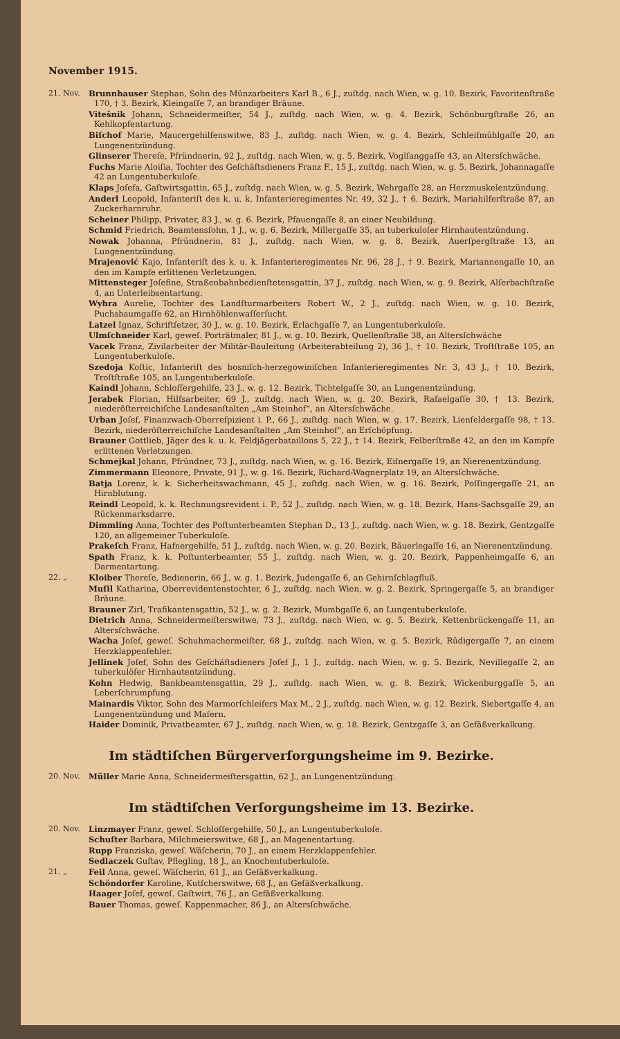November 1915.
21. Nov. Brunnhauser Stephan, Sohn des Münzarbeiters Karl B., 6 J., zuſtdg. nach Wien, w. g. 10. Bezirk, Favoritenſtraße 170, † 3. Bezirk, Kleingaſſe 7, an brandiger Bräune.
Vitešnik Johann, Schneidermeiſter, 54 J., zuſtdg. nach Wien, w. g. 4. Bezirk, Schönburgſtraße 26, an Kehlkopfentartung.
Biſchof Marie, Maurergehilfenswitwe, 83 J., zuſtdg. nach Wien, w. g. 4. Bezirk, Schleifmühlgaſſe 20, an Lungenentzündung.
Glinserer Thereſe, Pfründnerin, 92 J., zuſtdg. nach Wien, w. g. 5. Bezirk, Voglſanggaſſe 43, an Altersſchwäche.
Fuchs Marie Aloiſia, Tochter des Geſchäftsdieners Franz F., 15 J., zuſtdg. nach Wien, w. g. 5. Bezirk, Johannagaſſe 42 an Lungentuberkuloſe.
Klaps Joſefa, Gaſtwirtsgattin, 65 J., zuſtdg. nach Wien, w. g. 5. Bezirk, Wehrgaſſe 28, an Herzmuskelentzündung.
Anderl Leopold, Infanteriſt des k. u. k. Infanterieregimentes Nr. 49, 32 J., † 6. Bezirk, Mariahilferſtraße 87, an Zuckerharnruhr.
Scheiner Philipp, Privater, 83 J., w. g. 6. Bezirk, Pfauengaſſe 8, an einer Neubildung.
Schmid Friedrich, Beamtensſohn, 1 J., w. g. 6. Bezirk, Millergaſſe 35, an tuberkuloſer Hirnhautentzündung.
Nowak Johanna, Pfründnerin, 81 J., zuſtdg. nach Wien, w. g. 8. Bezirk, Auerſpergſtraße 13, an Lungenentzündung.
Mrajenović Kajo, Infanteriſt des k. u. k. Infanterieregimentes Nr. 96, 28 J., † 9. Bezirk, Mariannengaſſe 10, an den im Kampfe erlittenen Verletzungen.
Mittensteger Joſefine, Straßenbahnbedienſtetensgattin, 37 J., zuſtdg. nach Wien, w. g. 9. Bezirk, Alſerbachſtraße 4, an Unterleibsentartung.
Wyhra Aurelie, Tochter des Landſturmarbeiters Robert W., 2 J., zuſtdg. nach Wien, w. g. 10. Bezirk, Puchsbaumgaſſe 62, an Hirnhöhlenwaſſerſucht.
Latzel Ignaz, Schriftſetzer, 30 J., w. g. 10. Bezirk, Erlachgaſſe 7, an Lungentuberkuloſe.
Ulmſchneider Karl, geweſ. Porträtmaler, 81 J., w. g. 10. Bezirk, Quellenſtraße 38, an Altersſchwäche
Vacek Franz, Zivilarbeiter der Militär-Bauleitung (Arbeiterabteilung 2), 36 J., † 10. Bezirk, Troſtſtraße 105, an Lungentuberkuloſe.
Szedoja Koſtic, Infanteriſt des bosniſch-herzegowiniſchen Infanterieregimentes Nr. 3, 43 J., † 10. Bezirk, Troſtſtraße 105, an Lungentuberkuloſe.
Kaindl Johann, Schloſſergehilfe, 23 J., w. g. 12. Bezirk, Tichtelgaſſe 30, an Lungenentzündung.
Jerabek Florian, Hilfsarbeiter, 69 J., zuſtdg. nach Wien, w. g. 20. Bezirk, Rafaelgaſſe 30, † 13. Bezirk, niederöſterreichiſche Landesanſtalten „Am Steinhof“, an Altersſchwäche.
Urban Joſef, Finanzwach-Oberreſpizient i. P., 66 J., zuſtdg. nach Wien, w. g. 17. Bezirk, Lienfeldergaſſe 98, † 13. Bezirk, niederöſterreichiſche Landesanſtalten „Am Steinhof“, an Erſchöpfung.
Brauner Gottlieb, Jäger des k. u. k. Feldjägerbataillons 5, 22 J., † 14. Bezirk, Felberſtraße 42, an den im Kampfe erlittenen Verletzungen.
Schmejkal Johann, Pfründner, 73 J., zuſtdg. nach Wien, w. g. 16. Bezirk, Eiſnergaſſe 19, an Nierenentzündung.
Zimmermann Eleonore, Private, 91 J., w. g. 16. Bezirk, Richard-Wagnerplatz 19, an Altersſchwäche.
Batja Lorenz, k. k. Sicherheitswachmann, 45 J., zuſtdg. nach Wien, w. g. 16. Bezirk, Poſſingergaſſe 21, an Hirnblutung.
Reindl Leopold, k. k. Rechnungsrevident i. P., 52 J., zuſtdg. nach Wien, w. g. 18. Bezirk, Hans-Sachsgaſſe 29, an Rückenmarksdarre.
Dimmling Anna, Tochter des Poſtunterbeamten Stephan D., 13 J., zuſtdg. nach Wien, w. g. 18. Bezirk, Gentzgaſſe 120, an allgemeiner Tuberkuloſe.
Prakeſch Franz, Hafnergehilfe, 51 J., zuſtdg. nach Wien, w. g. 20. Bezirk, Bäuerlegaſſe 16, an Nierenentzündung.
Spath Franz, k. k. Poſtunterbeamter, 55 J., zuſtdg. nach Wien, w. g. 20. Bezirk, Pappenheimgaſſe 6, an Darmentartung.
22. „ Kloiber Thereſe, Bedienerin, 66 J., w. g. 1. Bezirk, Judengaſſe 6, an Gehirnſchlagfluß.
Muſil Katharina, Oberrevidentenstochter, 6 J., zuſtdg. nach Wien, w. g. 2. Bezirk, Springergaſſe 5, an brandiger Bräune.
Brauner Zirl, Trafikantensgattin, 52 J., w. g. 2. Bezirk, Mumbgaſſe 6, an Lungentuberkuloſe.
Dietrich Anna, Schneidermeiſterswitwe, 73 J., zuſtdg. nach Wien, w. g. 5. Bezirk, Kettenbrückengaſſe 11, an Altersſchwäche.
Wacha Joſef, geweſ. Schuhmachermeiſter, 68 J., zuſtdg. nach Wien, w. g. 5. Bezirk, Rüdigergaſſe 7, an einem Herzklappenfehler.
Jellinek Joſef, Sohn des Geſchäftsdieners Joſef J., 1 J., zuſtdg. nach Wien, w. g. 5. Bezirk, Nevillegaſſe 2, an tuberkulöſer Hirnhautentzündung.
Kohn Hedwig, Bankbeamtensgattin, 29 J., zuſtdg. nach Wien, w. g. 8. Bezirk, Wickenburggaſſe 5, an Leberſchrumpfung.
Mainardis Viktor, Sohn des Marmorſchleifers Max M., 2 J., zuſtdg. nach Wien, w. g. 12. Bezirk, Siebertgaſſe 4, an Lungenentzündung und Maſern.
Haider Dominik, Privatbeamter, 67 J., zuſtdg. nach Wien, w. g. 18. Bezirk, Gentzgaſſe 3, an Gefäßverkalkung.
Im städtiſchen Bürgerverſorgungsheime im 9. Bezirke.
20. Nov. Müller Marie Anna, Schneidermeiſtersgattin, 62 J., an Lungenentzündung.
Im städtiſchen Verſorgungsheime im 13. Bezirke.
20. Nov. Linzmayer Franz, geweſ. Schloſſergehilfe, 50 J., an Lungentuberkuloſe.
Schuſter Barbara, Milchmeierswitwe, 68 J., an Magenentartung.
Rupp Franziska, geweſ. Wäſcherin, 70 J., an einem Herzklappenfehler.
Sedlaczek Guſtav, Pflegling, 18 J., an Knochentuberkuloſe.
21. „ Feil Anna, geweſ. Wäſcherin, 61 J., an Gefäßverkalkung.
Schöndorfer Karoline, Kutſcherswitwe, 68 J., an Gefäßverkalkung.
Haager Joſef, geweſ. Gaſtwirt, 76 J., an Gefäßverkalkung.
Bauer Thomas, geweſ. Kappenmacher, 86 J., an Altersſchwäche.